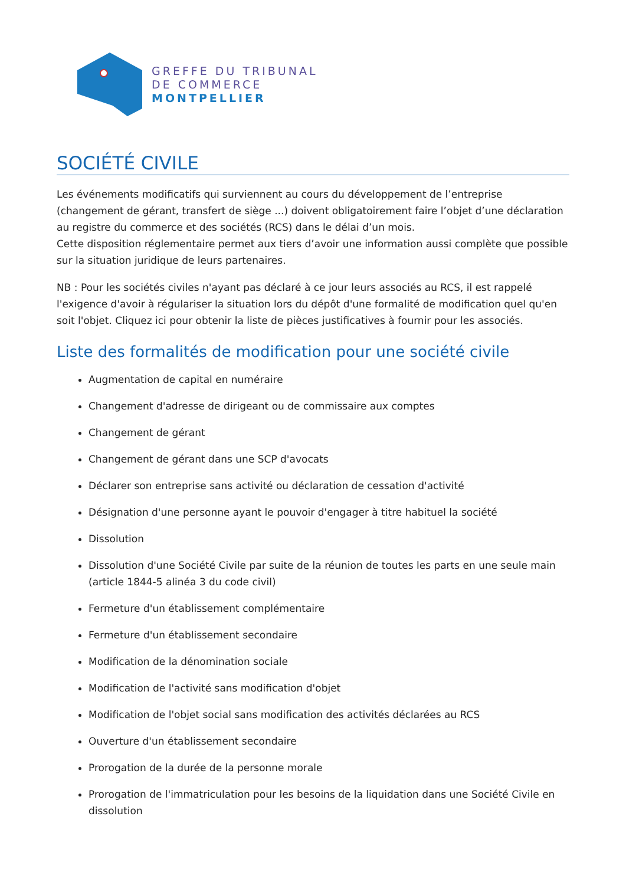GREFFE DU TRIBUNAL
DE COMMERCE
MONTPELLIER
SOCIÉTÉ CIVILE
Les événements modificatifs qui surviennent au cours du développement de l’entreprise (changement de gérant, transfert de siège ...) doivent obligatoirement faire l’objet d’une déclaration au registre du commerce et des sociétés (RCS) dans le délai d’un mois.
Cette disposition réglementaire permet aux tiers d’avoir une information aussi complète que possible sur la situation juridique de leurs partenaires.
NB : Pour les sociétés civiles n'ayant pas déclaré à ce jour leurs associés au RCS, il est rappelé l'exigence d'avoir à régulariser la situation lors du dépôt d'une formalité de modification quel qu'en soit l'objet. Cliquez ici pour obtenir la liste de pièces justificatives à fournir pour les associés.
Liste des formalités de modification pour une société civile
Augmentation de capital en numéraire
Changement d'adresse de dirigeant ou de commissaire aux comptes
Changement de gérant
Changement de gérant dans une SCP d'avocats
Déclarer son entreprise sans activité ou déclaration de cessation d'activité
Désignation d'une personne ayant le pouvoir d'engager à titre habituel la société
Dissolution
Dissolution d'une Société Civile par suite de la réunion de toutes les parts en une seule main (article 1844-5 alinéa 3 du code civil)
Fermeture d'un établissement complémentaire
Fermeture d'un établissement secondaire
Modification de la dénomination sociale
Modification de l'activité sans modification d'objet
Modification de l'objet social sans modification des activités déclarées au RCS
Ouverture d'un établissement secondaire
Prorogation de la durée de la personne morale
Prorogation de l'immatriculation pour les besoins de la liquidation dans une Société Civile en dissolution